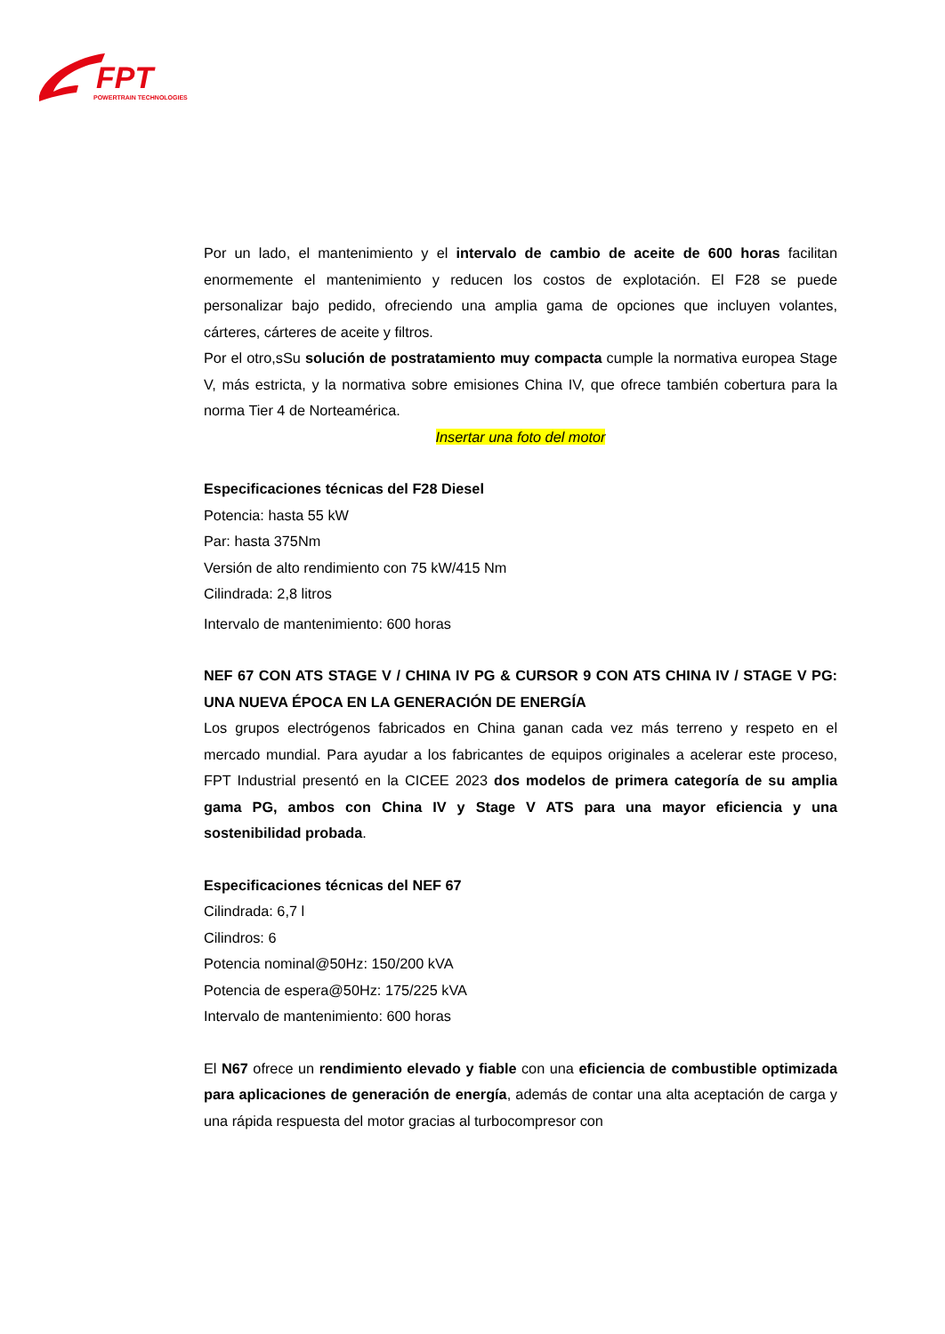FPT
POWERTRAIN TECHNOLOGIES
Por un lado, el mantenimiento y el intervalo de cambio de aceite de 600 horas facilitan enormemente el mantenimiento y reducen los costos de explotación. El F28 se puede personalizar bajo pedido, ofreciendo una amplia gama de opciones que incluyen volantes, cárteres, cárteres de aceite y filtros.
Por el otro,sSu solución de postratamiento muy compacta cumple la normativa europea Stage V, más estricta, y la normativa sobre emisiones China IV, que ofrece también cobertura para la norma Tier 4 de Norteamérica.
Insertar una foto del motor
Especificaciones técnicas del F28 Diesel
Potencia: hasta 55 kW
Par: hasta 375Nm
Versión de alto rendimiento con 75 kW/415 Nm
Cilindrada: 2,8 litros
Intervalo de mantenimiento: 600 horas
NEF 67 CON ATS STAGE V / CHINA IV PG & CURSOR 9 CON ATS CHINA IV / STAGE V PG: UNA NUEVA ÉPOCA EN LA GENERACIÓN DE ENERGÍA
Los grupos electrógenos fabricados en China ganan cada vez más terreno y respeto en el mercado mundial. Para ayudar a los fabricantes de equipos originales a acelerar este proceso, FPT Industrial presentó en la CICEE 2023 dos modelos de primera categoría de su amplia gama PG, ambos con China IV y Stage V ATS para una mayor eficiencia y una sostenibilidad probada.
Especificaciones técnicas del NEF 67
Cilindrada: 6,7 l
Cilindros: 6
Potencia nominal@50Hz: 150/200 kVA
Potencia de espera@50Hz: 175/225 kVA
Intervalo de mantenimiento: 600 horas
El N67 ofrece un rendimiento elevado y fiable con una eficiencia de combustible optimizada para aplicaciones de generación de energía, además de contar una alta aceptación de carga y una rápida respuesta del motor gracias al turbocompresor con